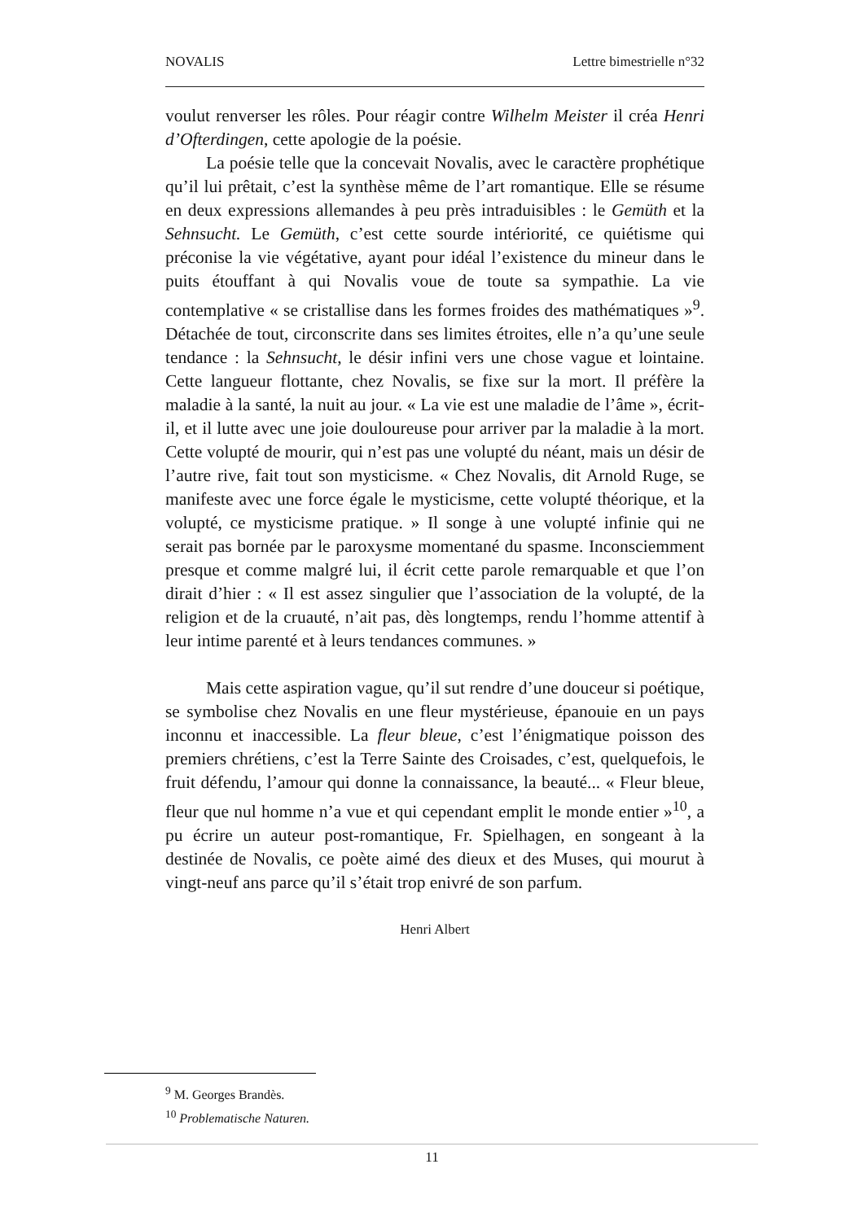NOVALIS Lettre bimestrielle n°32
voulut renverser les rôles. Pour réagir contre Wilhelm Meister il créa Henri d’Ofterdingen, cette apologie de la poésie.
La poésie telle que la concevait Novalis, avec le caractère prophétique qu’il lui prêtait, c’est la synthèse même de l’art romantique. Elle se résume en deux expressions allemandes à peu près intraduisibles : le Gemüth et la Sehnsucht. Le Gemüth, c’est cette sourde intériorité, ce quiétisme qui préconise la vie végétative, ayant pour idéal l’existence du mineur dans le puits étouffant à qui Novalis voue de toute sa sympathie. La vie contemplative « se cristallise dans les formes froides des mathématiques »<sup>9</sup>. Détachée de tout, circonscrite dans ses limites étroites, elle n’a qu’une seule tendance : la Sehnsucht, le désir infini vers une chose vague et lointaine. Cette langueur flottante, chez Novalis, se fixe sur la mort. Il préfère la maladie à la santé, la nuit au jour. « La vie est une maladie de l’âme », écrit-il, et il lutte avec une joie douloureuse pour arriver par la maladie à la mort. Cette volupté de mourir, qui n’est pas une volupté du néant, mais un désir de l’autre rive, fait tout son mysticisme. « Chez Novalis, dit Arnold Ruge, se manifeste avec une force égale le mysticisme, cette volupté théorique, et la volupté, ce mysticisme pratique. » Il songe à une volupté infinie qui ne serait pas bornée par le paroxysme momentané du spasme. Inconsciemment presque et comme malgré lui, il écrit cette parole remarquable et que l’on dirait d’hier : « Il est assez singulier que l’association de la volupté, de la religion et de la cruauté, n’ait pas, dès longtemps, rendu l’homme attentif à leur intime parenté et à leurs tendances communes. »
Mais cette aspiration vague, qu’il sut rendre d’une douceur si poétique, se symbolise chez Novalis en une fleur mystérieuse, épanouie en un pays inconnu et inaccessible. La fleur bleue, c’est l’énigmatique poisson des premiers chrétiens, c’est la Terre Sainte des Croisades, c’est, quelquefois, le fruit défendu, l’amour qui donne la connaissance, la beauté... « Fleur bleue, fleur que nul homme n’a vue et qui cependant emplit le monde entier »<sup>10</sup>, a pu écrire un auteur post-romantique, Fr. Spielhagen, en songeant à la destinée de Novalis, ce poète aimé des dieux et des Muses, qui mourut à vingt-neuf ans parce qu’il s’était trop enivré de son parfum.
Henri Albert
<sup>9</sup> M. Georges Brandès.
<sup>10</sup> Problematische Naturen.
11